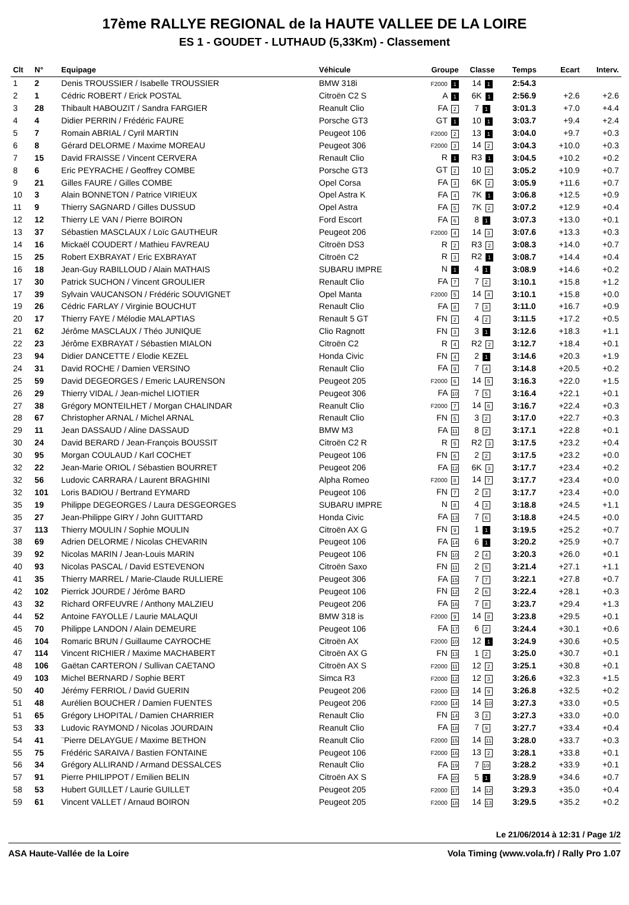17ème RALLYE REGIONAL de la HAUTE VALLEE DE LA LOIRE
ES 1 - GOUDET - LUTHAUD (5,33Km) - Classement
| Clt | N° | Equipage | Véhicule | Groupe | Classe | Temps | Ecart | Interv. |
| --- | --- | --- | --- | --- | --- | --- | --- | --- |
| 1 | 2 | Denis TROUSSIER / Isabelle TROUSSIER | BMW 318i | F2000 1 | 14 1 | 2:54.3 | | |
| 2 | 1 | Cédric ROBERT / Erick POSTAL | Citroën C2 S | A 1 | 6K 1 | 2:56.9 | +2.6 | +2.6 |
| 3 | 28 | Thibault HABOUZIT / Sandra FARGIER | Reanult Clio | FA 2 | 7 1 | 3:01.3 | +7.0 | +4.4 |
| 4 | 4 | Didier PERRIN / Frédéric FAURE | Porsche GT3 | GT 1 | 10 1 | 3:03.7 | +9.4 | +2.4 |
| 5 | 7 | Romain ABRIAL / Cyril MARTIN | Peugeot 106 | F2000 2 | 13 1 | 3:04.0 | +9.7 | +0.3 |
| 6 | 8 | Gérard DELORME / Maxime MOREAU | Peugeot 306 | F2000 3 | 14 2 | 3:04.3 | +10.0 | +0.3 |
| 7 | 15 | David FRAISSE / Vincent CERVERA | Renault Clio | R 1 | R3 1 | 3:04.5 | +10.2 | +0.2 |
| 8 | 6 | Eric PEYRACHE / Geoffrey COMBE | Porsche GT3 | GT 2 | 10 2 | 3:05.2 | +10.9 | +0.7 |
| 9 | 21 | Gilles FAURE / Gilles COMBE | Opel Corsa | FA 3 | 6K 2 | 3:05.9 | +11.6 | +0.7 |
| 10 | 3 | Alain BONNETON / Patrice VIRIEUX | Opel Astra K | FA 4 | 7K 1 | 3:06.8 | +12.5 | +0.9 |
| 11 | 9 | Thierry SAGNARD / Gilles DUSSUD | Opel Astra | FA 5 | 7K 2 | 3:07.2 | +12.9 | +0.4 |
| 12 | 12 | Thierry LE VAN / Pierre BOIRON | Ford Escort | FA 6 | 8 1 | 3:07.3 | +13.0 | +0.1 |
| 13 | 37 | Sébastien MASCLAUX / Loïc GAUTHEUR | Peugeot 206 | F2000 4 | 14 3 | 3:07.6 | +13.3 | +0.3 |
| 14 | 16 | Mickaël COUDERT / Mathieu FAVREAU | Citroën DS3 | R 2 | R3 2 | 3:08.3 | +14.0 | +0.7 |
| 15 | 25 | Robert EXBRAYAT / Eric EXBRAYAT | Citroën C2 | R 3 | R2 1 | 3:08.7 | +14.4 | +0.4 |
| 16 | 18 | Jean-Guy RABILLOUD / Alain MATHAIS | SUBARU IMPRE | N 1 | 4 1 | 3:08.9 | +14.6 | +0.2 |
| 17 | 30 | Patrick SUCHON / Vincent GROULIER | Renault Clio | FA 7 | 7 2 | 3:10.1 | +15.8 | +1.2 |
| 17 | 39 | Sylvain VAUCANSON / Frédéric SOUVIGNET | Opel Manta | F2000 5 | 14 4 | 3:10.1 | +15.8 | +0.0 |
| 19 | 26 | Cédric FARLAY / Virginie BOUCHUT | Renault Clio | FA 8 | 7 3 | 3:11.0 | +16.7 | +0.9 |
| 20 | 17 | Thierry FAYE / Mélodie MALAPTIAS | Renault 5 GT | FN 2 | 4 2 | 3:11.5 | +17.2 | +0.5 |
| 21 | 62 | Jérôme MASCLAUX / Théo JUNIQUE | Clio Ragnott | FN 3 | 3 1 | 3:12.6 | +18.3 | +1.1 |
| 22 | 23 | Jérôme EXBRAYAT / Sébastien MIALON | Citroën C2 | R 4 | R2 2 | 3:12.7 | +18.4 | +0.1 |
| 23 | 94 | Didier DANCETTE / Elodie KEZEL | Honda Civic | FN 4 | 2 1 | 3:14.6 | +20.3 | +1.9 |
| 24 | 31 | David ROCHE / Damien VERSINO | Renault Clio | FA 9 | 7 4 | 3:14.8 | +20.5 | +0.2 |
| 25 | 59 | David DEGEORGES / Emeric LAURENSON | Peugeot 205 | F2000 6 | 14 5 | 3:16.3 | +22.0 | +1.5 |
| 26 | 29 | Thierry VIDAL / Jean-michel LIOTIER | Peugeot 306 | FA 10 | 7 5 | 3:16.4 | +22.1 | +0.1 |
| 27 | 38 | Grégory MONTEILHET / Morgan CHALINDAR | Reanult Clio | F2000 7 | 14 6 | 3:16.7 | +22.4 | +0.3 |
| 28 | 67 | Christopher ARNAL / Michel ARNAL | Renault Clio | FN 5 | 3 2 | 3:17.0 | +22.7 | +0.3 |
| 29 | 11 | Jean DASSAUD / Aline DASSAUD | BMW M3 | FA 11 | 8 2 | 3:17.1 | +22.8 | +0.1 |
| 30 | 24 | David BERARD / Jean-François BOUSSIT | Citroën C2 R | R 5 | R2 3 | 3:17.5 | +23.2 | +0.4 |
| 30 | 95 | Morgan COULAUD / Karl COCHET | Peugeot 106 | FN 6 | 2 2 | 3:17.5 | +23.2 | +0.0 |
| 32 | 22 | Jean-Marie ORIOL / Sébastien BOURRET | Peugeot 206 | FA 12 | 6K 3 | 3:17.7 | +23.4 | +0.2 |
| 32 | 56 | Ludovic CARRARA / Laurent BRAGHINI | Alpha Romeo | F2000 8 | 14 7 | 3:17.7 | +23.4 | +0.0 |
| 32 | 101 | Loris BADIOU / Bertrand EYMARD | Peugeot 106 | FN 7 | 2 3 | 3:17.7 | +23.4 | +0.0 |
| 35 | 19 | Philippe DEGEORGES / Laura DESGEORGES | SUBARU IMPRE | N 8 | 4 3 | 3:18.8 | +24.5 | +1.1 |
| 35 | 27 | Jean-Philippe GIRY / John GUITTARD | Honda Civic | FA 13 | 7 6 | 3:18.8 | +24.5 | +0.0 |
| 37 | 113 | Thierry MOULIN / Sophie MOULIN | Citroën AX G | FN 9 | 1 1 | 3:19.5 | +25.2 | +0.7 |
| 38 | 69 | Adrien DELORME / Nicolas CHEVARIN | Peugeot 106 | FA 14 | 6 1 | 3:20.2 | +25.9 | +0.7 |
| 39 | 92 | Nicolas MARIN / Jean-Louis MARIN | Peugeot 106 | FN 10 | 2 4 | 3:20.3 | +26.0 | +0.1 |
| 40 | 93 | Nicolas PASCAL / David ESTEVENON | Citroën Saxo | FN 11 | 2 5 | 3:21.4 | +27.1 | +1.1 |
| 41 | 35 | Thierry MARREL / Marie-Claude RULLIERE | Peugeot 306 | FA 15 | 7 7 | 3:22.1 | +27.8 | +0.7 |
| 42 | 102 | Pierrick JOURDE / Jérôme BARD | Peugeot 106 | FN 12 | 2 6 | 3:22.4 | +28.1 | +0.3 |
| 43 | 32 | Richard ORFEUVRE / Anthony MALZIEU | Peugeot 206 | FA 16 | 7 8 | 3:23.7 | +29.4 | +1.3 |
| 44 | 52 | Antoine FAYOLLE / Laurie MALAQUI | BMW 318 is | F2000 9 | 14 8 | 3:23.8 | +29.5 | +0.1 |
| 45 | 70 | Philippe LANDON / Alain DEMEURE | Peugeot 106 | FA 17 | 6 2 | 3:24.4 | +30.1 | +0.6 |
| 46 | 104 | Romaric BRUN / Guillaume CAYROCHE | Citroën AX | F2000 10 | 12 1 | 3:24.9 | +30.6 | +0.5 |
| 47 | 114 | Vincent RICHIER / Maxime MACHABERT | Citroën AX G | FN 13 | 1 2 | 3:25.0 | +30.7 | +0.1 |
| 48 | 106 | Gaëtan CARTERON / Sullivan CAETANO | Citroën AX S | F2000 11 | 12 2 | 3:25.1 | +30.8 | +0.1 |
| 49 | 103 | Michel BERNARD / Sophie BERT | Simca R3 | F2000 12 | 12 3 | 3:26.6 | +32.3 | +1.5 |
| 50 | 40 | Jérémy FERRIOL / David GUERIN | Peugeot 206 | F2000 13 | 14 9 | 3:26.8 | +32.5 | +0.2 |
| 51 | 48 | Aurélien BOUCHER / Damien FUENTES | Peugeot 206 | F2000 14 | 14 10 | 3:27.3 | +33.0 | +0.5 |
| 51 | 65 | Grégory LHOPITAL / Damien CHARRIER | Renault Clio | FN 14 | 3 3 | 3:27.3 | +33.0 | +0.0 |
| 53 | 33 | Ludovic RAYMOND / Nicolas JOURDAIN | Reanult Clio | FA 18 | 7 9 | 3:27.7 | +33.4 | +0.4 |
| 54 | 41 | ¨Pierre DELAYGUE / Maxime BETHON | Reanult Clio | F2000 15 | 14 11 | 3:28.0 | +33.7 | +0.3 |
| 55 | 75 | Frédéric SARAIVA / Bastien FONTAINE | Peugeot 106 | F2000 16 | 13 2 | 3:28.1 | +33.8 | +0.1 |
| 56 | 34 | Grégory ALLIRAND / Armand DESSALCES | Renault Clio | FA 19 | 7 10 | 3:28.2 | +33.9 | +0.1 |
| 57 | 91 | Pierre PHILIPPOT / Emilien BELIN | Citroën AX S | FA 20 | 5 1 | 3:28.9 | +34.6 | +0.7 |
| 58 | 53 | Hubert GUILLET / Laurie GUILLET | Peugeot 205 | F2000 17 | 14 12 | 3:29.3 | +35.0 | +0.4 |
| 59 | 61 | Vincent VALLET / Arnaud BOIRON | Peugeot 205 | F2000 18 | 14 13 | 3:29.5 | +35.2 | +0.2 |
Le 21/06/2014 à 12:31 / Page 1/2
ASA Haute-Vallée de la Loire Vola Timing (www.vola.fr) / Rally Pro 1.07